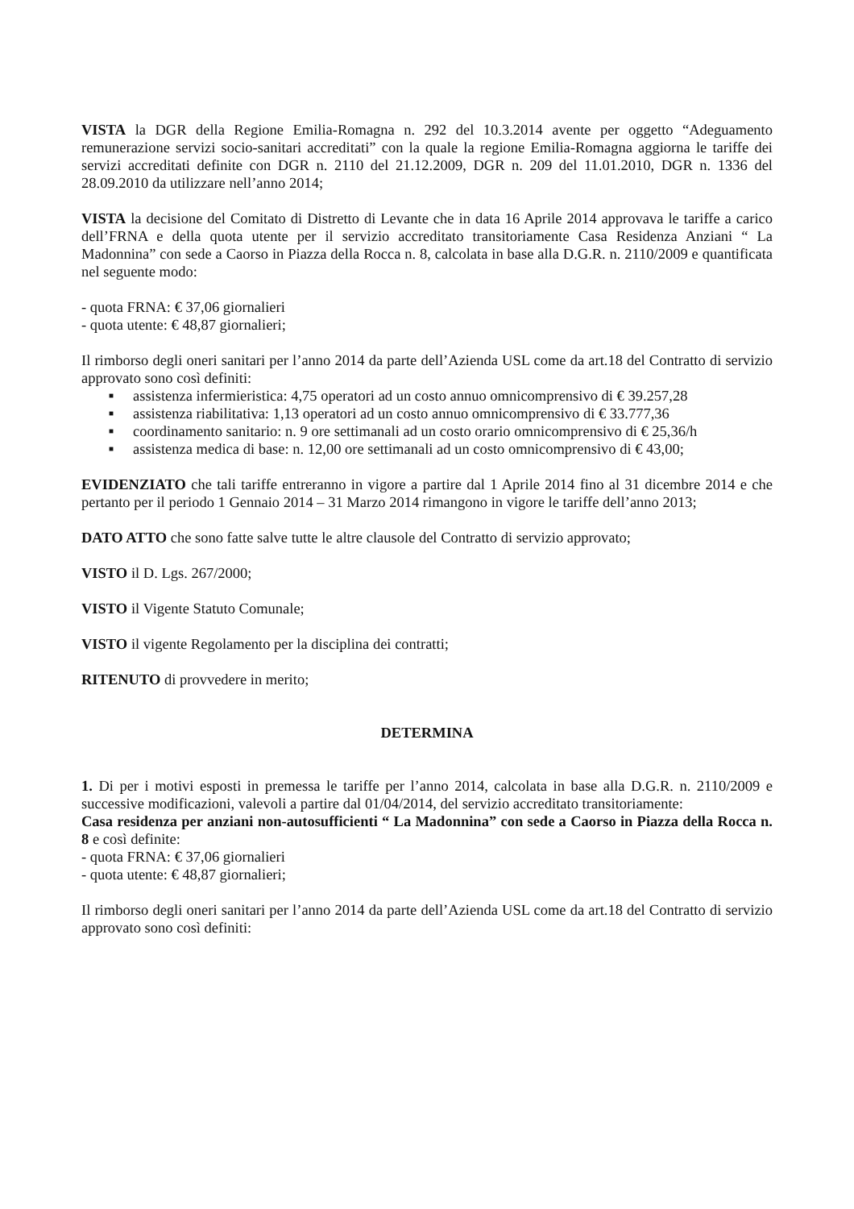VISTA la DGR della Regione Emilia-Romagna n. 292 del 10.3.2014 avente per oggetto “Adeguamento remunerazione servizi socio-sanitari accreditati” con la quale la regione Emilia-Romagna aggiorna le tariffe dei servizi accreditati definite con DGR n. 2110 del 21.12.2009, DGR n. 209 del 11.01.2010, DGR n. 1336 del 28.09.2010 da utilizzare nell’anno 2014;
VISTA la decisione del Comitato di Distretto di Levante che in data 16 Aprile 2014 approvava le tariffe a carico dell’FRNA e della quota utente per il servizio accreditato transitoriamente Casa Residenza Anziani “ La Madonnina” con sede a Caorso in Piazza della Rocca n. 8, calcolata in base alla D.G.R. n. 2110/2009 e quantificata nel seguente modo:
- quota FRNA: € 37,06 giornalieri
- quota utente: € 48,87 giornalieri;
Il rimborso degli oneri sanitari per l’anno 2014 da parte dell’Azienda USL come da art.18 del Contratto di servizio approvato sono così definiti:
■ assistenza infermieristica: 4,75 operatori ad un costo annuo omnicomprensivo di € 39.257,28
■ assistenza riabilitativa: 1,13 operatori ad un costo annuo omnicomprensivo di € 33.777,36
■ coordinamento sanitario: n. 9 ore settimanali ad un costo orario omnicomprensivo di € 25,36/h
■ assistenza medica di base: n. 12,00 ore settimanali ad un costo omnicomprensivo di € 43,00;
EVIDENZIATO che tali tariffe entreranno in vigore a partire dal 1 Aprile 2014 fino al 31 dicembre 2014 e che pertanto per il periodo 1 Gennaio 2014 – 31 Marzo 2014 rimangono in vigore le tariffe dell’anno 2013;
DATO ATTO che sono fatte salve tutte le altre clausole del Contratto di servizio approvato;
VISTO il D. Lgs. 267/2000;
VISTO il Vigente Statuto Comunale;
VISTO il vigente Regolamento per la disciplina dei contratti;
RITENUTO di provvedere in merito;
DETERMINA
1. Di per i motivi esposti in premessa le tariffe per l’anno 2014, calcolata in base alla D.G.R. n. 2110/2009 e successive modificazioni, valevoli a partire dal 01/04/2014, del servizio accreditato transitoriamente:
Casa residenza per anziani non-autosufficienti “ La Madonnina” con sede a Caorso in Piazza della Rocca n. 8 e così definite:
- quota FRNA: € 37,06 giornalieri
- quota utente: € 48,87 giornalieri;
Il rimborso degli oneri sanitari per l’anno 2014 da parte dell’Azienda USL come da art.18 del Contratto di servizio approvato sono così definiti: